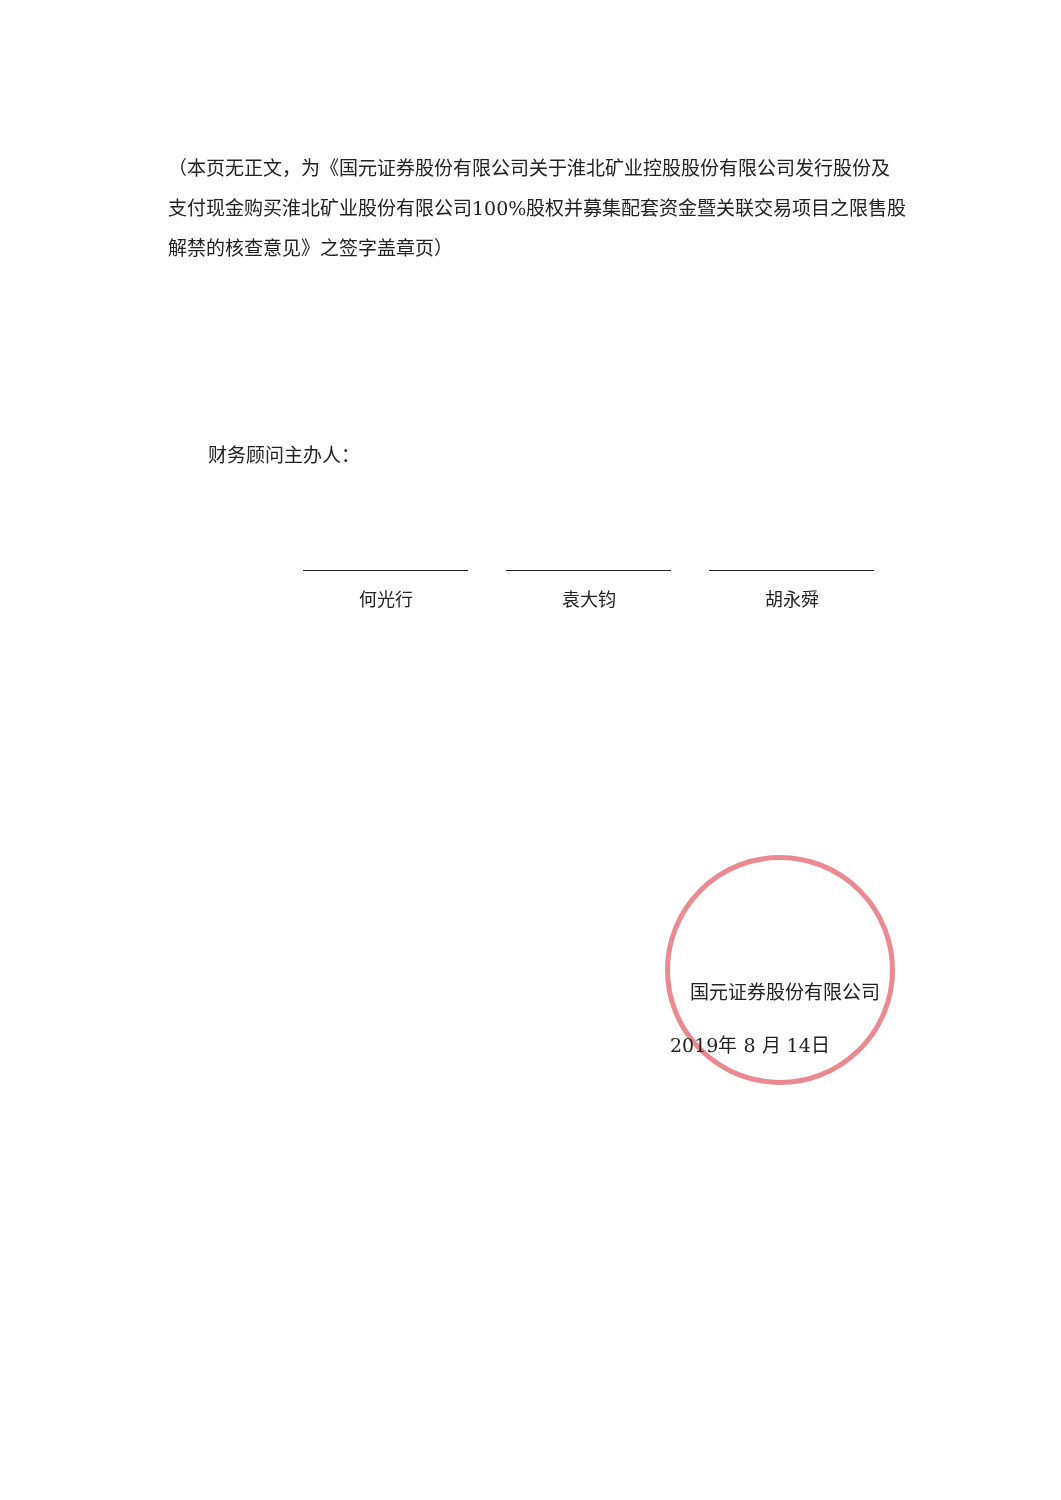（本页无正文，为《国元证券股份有限公司关于淮北矿业控股股份有限公司发行股份及支付现金购买淮北矿业股份有限公司100%股权并募集配套资金暨关联交易项目之限售股解禁的核查意见》之签字盖章页）
财务顾问主办人：
何光行 袁大钧 胡永舜
国元证券股份有限公司
2019年 8 月 14日